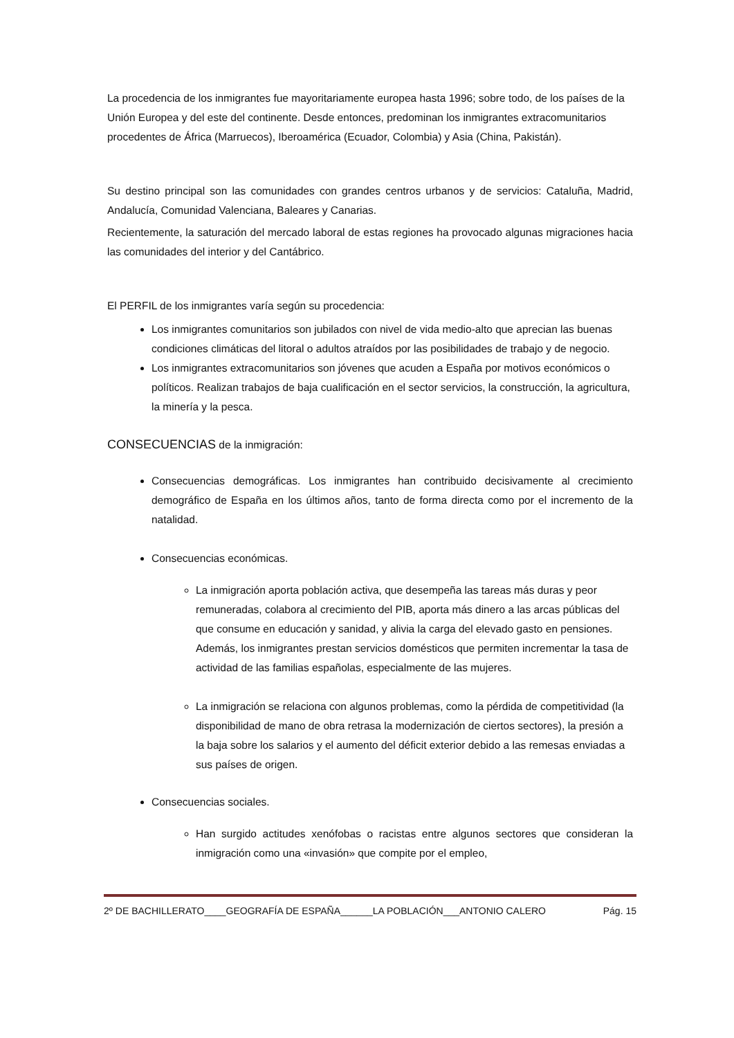La procedencia de los inmigrantes fue mayoritariamente europea hasta 1996; sobre todo, de los países de la Unión Europea y del este del continente. Desde entonces, predominan los inmigrantes extracomunitarios procedentes de África (Marruecos), Iberoamérica (Ecuador, Colombia) y Asia (China, Pakistán).
Su destino principal son las comunidades con grandes centros urbanos y de servicios: Cataluña, Madrid, Andalucía, Comunidad Valenciana, Baleares y Canarias.
Recientemente, la saturación del mercado laboral de estas regiones ha provocado algunas migraciones hacia las comunidades del interior y del Cantábrico.
El PERFIL de los inmigrantes varía según su procedencia:
Los inmigrantes comunitarios son jubilados con nivel de vida medio-alto que aprecian las buenas condiciones climáticas del litoral o adultos atraídos por las posibilidades de trabajo y de negocio.
Los inmigrantes extracomunitarios son jóvenes que acuden a España por motivos económicos o políticos. Realizan trabajos de baja cualificación en el sector servicios, la construcción, la agricultura, la minería y la pesca.
CONSECUENCIAS de la inmigración:
Consecuencias demográficas. Los inmigrantes han contribuido decisivamente al crecimiento demográfico de España en los últimos años, tanto de forma directa como por el incremento de la natalidad.
Consecuencias económicas.
La inmigración aporta población activa, que desempeña las tareas más duras y peor remuneradas, colabora al crecimiento del PIB, aporta más dinero a las arcas públicas del que consume en educación y sanidad, y alivia la carga del elevado gasto en pensiones. Además, los inmigrantes prestan servicios domésticos que permiten incrementar la tasa de actividad de las familias españolas, especialmente de las mujeres.
La inmigración se relaciona con algunos problemas, como la pérdida de competitividad (la disponibilidad de mano de obra retrasa la modernización de ciertos sectores), la presión a la baja sobre los salarios y el aumento del déficit exterior debido a las remesas enviadas a sus países de origen.
Consecuencias sociales.
Han surgido actitudes xenófobas o racistas entre algunos sectores que consideran la inmigración como una «invasión» que compite por el empleo,
2º DE BACHILLERATO____GEOGRAFÍA DE ESPAÑA______LA POBLACIÓN___ANTONIO CALERO Pág. 15